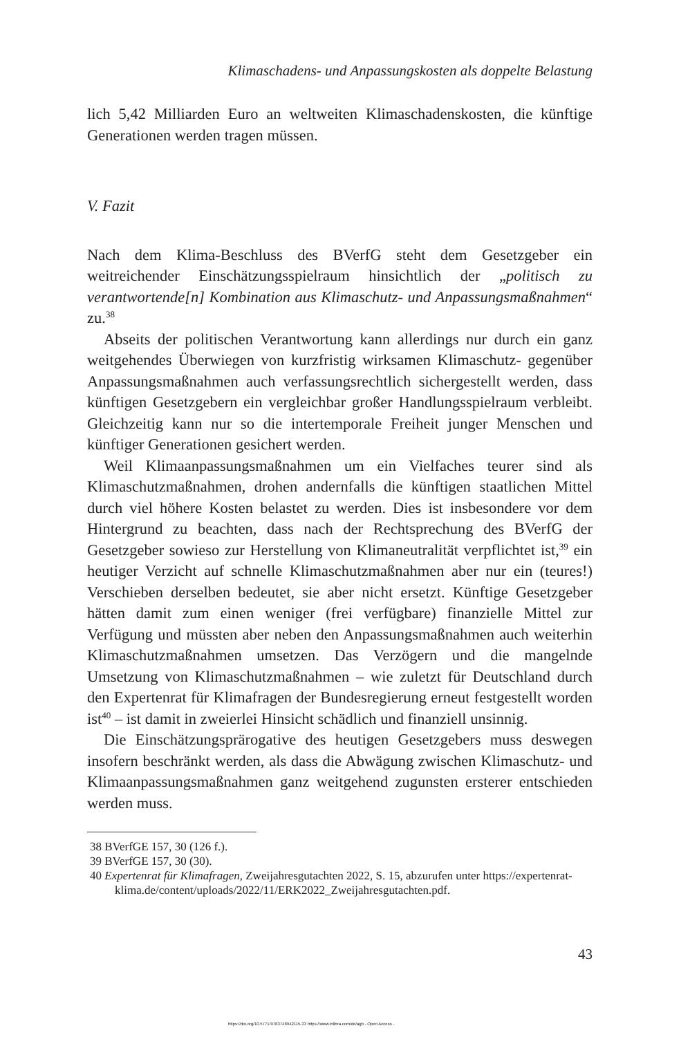Klimaschadens- und Anpassungskosten als doppelte Belastung
lich 5,42 Milliarden Euro an weltweiten Klimaschadenskosten, die künftige Generationen werden tragen müssen.
V. Fazit
Nach dem Klima-Beschluss des BVerfG steht dem Gesetzgeber ein weitreichender Einschätzungsspielraum hinsichtlich der „politisch zu verantwortende[n] Kombination aus Klimaschutz- und Anpassungsmaßnahmen“ zu.<sup>38</sup>
Abseits der politischen Verantwortung kann allerdings nur durch ein ganz weitgehendes Überwiegen von kurzfristig wirksamen Klimaschutz- gegenüber Anpassungsmaßnahmen auch verfassungsrechtlich sichergestellt werden, dass künftigen Gesetzgebern ein vergleichbar großer Handlungsspielraum verbleibt. Gleichzeitig kann nur so die intertemporale Freiheit junger Menschen und künftiger Generationen gesichert werden.
Weil Klimaanpassungsmaßnahmen um ein Vielfaches teurer sind als Klimaschutzmaßnahmen, drohen andernfalls die künftigen staatlichen Mittel durch viel höhere Kosten belastet zu werden. Dies ist insbesondere vor dem Hintergrund zu beachten, dass nach der Rechtsprechung des BVerfG der Gesetzgeber sowieso zur Herstellung von Klimaneutralität verpflichtet ist,<sup>39</sup> ein heutiger Verzicht auf schnelle Klimaschutzmaßnahmen aber nur ein (teures!) Verschieben derselben bedeutet, sie aber nicht ersetzt. Künftige Gesetzgeber hätten damit zum einen weniger (frei verfügbare) finanzielle Mittel zur Verfügung und müssten aber neben den Anpassungsmaßnahmen auch weiterhin Klimaschutzmaßnahmen umsetzen. Das Verzögern und die mangelnde Umsetzung von Klimaschutzmaßnahmen – wie zuletzt für Deutschland durch den Expertenrat für Klimafragen der Bundesregierung erneut festgestellt worden ist<sup>40</sup> – ist damit in zweierlei Hinsicht schädlich und finanziell unsinnig.
Die Einschätzungsprärogative des heutigen Gesetzgebers muss deswegen insofern beschränkt werden, als dass die Abwägung zwischen Klimaschutz- und Klimaanpassungsmaßnahmen ganz weitgehend zugunsten ersterer entschieden werden muss.
38 BVerfGE 157, 30 (126 f.).
39 BVerfGE 157, 30 (30).
40 Expertenrat für Klimafragen, Zweijahresgutachten 2022, S. 15, abzurufen unter https://expertenrat-klima.de/content/uploads/2022/11/ERK2022_Zweijahresgutachten.pdf.
43
https://doi.org/10.5771/9783748942115-33 https://www.inlibra.com/de/agb - Open Access -